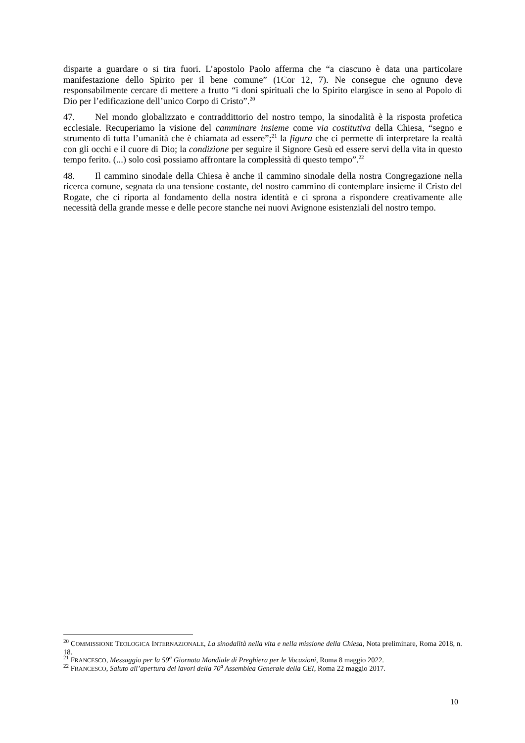disparte a guardare o si tira fuori. L’apostolo Paolo afferma che “a ciascuno è data una particolare manifestazione dello Spirito per il bene comune” (1Cor 12, 7). Ne consegue che ognuno deve responsabilmente cercare di mettere a frutto “i doni spirituali che lo Spirito elargisce in seno al Popolo di Dio per l’edificazione dell’unico Corpo di Cristo”.<sup>20</sup>
47. Nel mondo globalizzato e contraddittorio del nostro tempo, la sinodalità è la risposta profetica ecclesiale. Recuperiamo la visione del camminare insieme come via costitutiva della Chiesa, “segno e strumento di tutta l’umanità che è chiamata ad essere”;<sup>21</sup> la figura che ci permette di interpretare la realtà con gli occhi e il cuore di Dio; la condizione per seguire il Signore Gesù ed essere servi della vita in questo tempo ferito. (...) solo così possiamo affrontare la complessità di questo tempo”.<sup>22</sup>
48. Il cammino sinodale della Chiesa è anche il cammino sinodale della nostra Congregazione nella ricerca comune, segnata da una tensione costante, del nostro cammino di contemplare insieme il Cristo del Rogate, che ci riporta al fondamento della nostra identità e ci sprona a rispondere creativamente alle necessità della grande messe e delle pecore stanche nei nuovi Avignone esistenziali del nostro tempo.
<sup>20</sup> COMMISSIONE TEOLOGICA INTERNAZIONALE, La sinodalità nella vita e nella missione della Chiesa, Nota preliminare, Roma 2018, n. 18.
<sup>21</sup> FRANCESCO, Messaggio per la 59<sup>a</sup> Giornata Mondiale di Preghiera per le Vocazioni, Roma 8 maggio 2022.
<sup>22</sup> FRANCESCO, Saluto all’apertura dei lavori della 70<sup>a</sup> Assemblea Generale della CEI, Roma 22 maggio 2017.
10